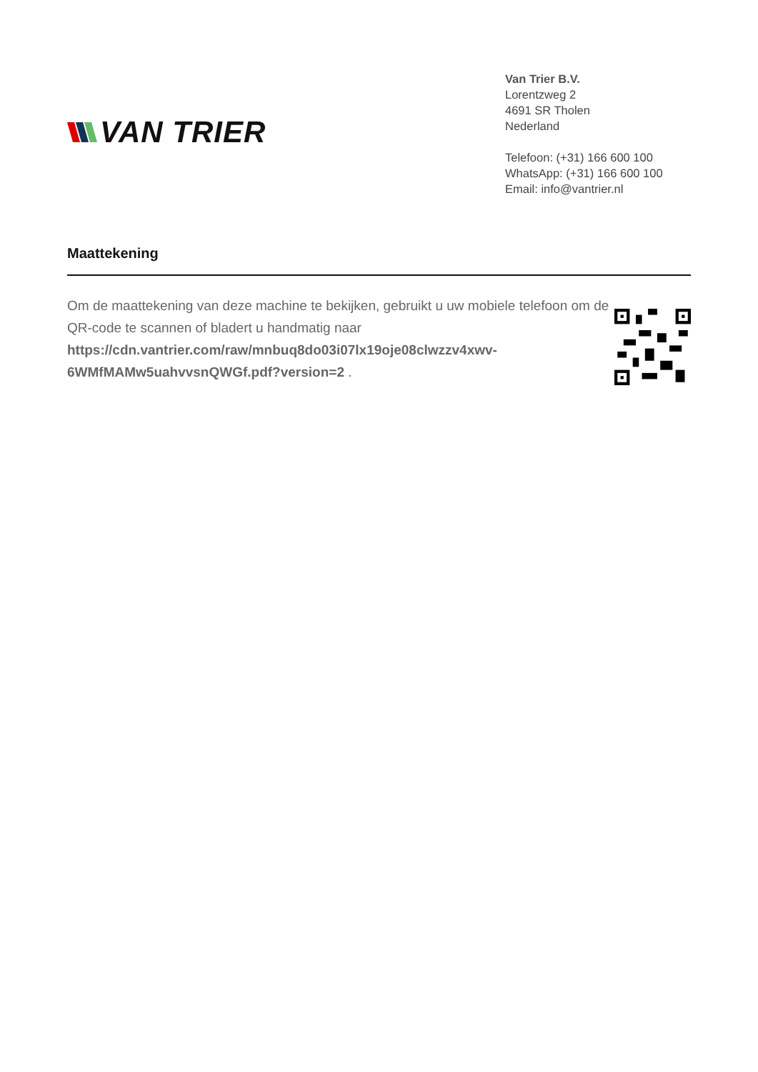VAN TRIER
Van Trier B.V.
Lorentzweg 2
4691 SR Tholen
Nederland
Telefoon: (+31) 166 600 100
WhatsApp: (+31) 166 600 100
Email: info@vantrier.nl
Maattekening
Om de maattekening van deze machine te bekijken, gebruikt u uw mobiele telefoon om de QR-code te scannen of bladert u handmatig naar https://cdn.vantrier.com/raw/mnbuq8do03i07lx19oje08clwzzv4xwv-6WMfMAMw5uahvvsnQWGf.pdf?version=2 .